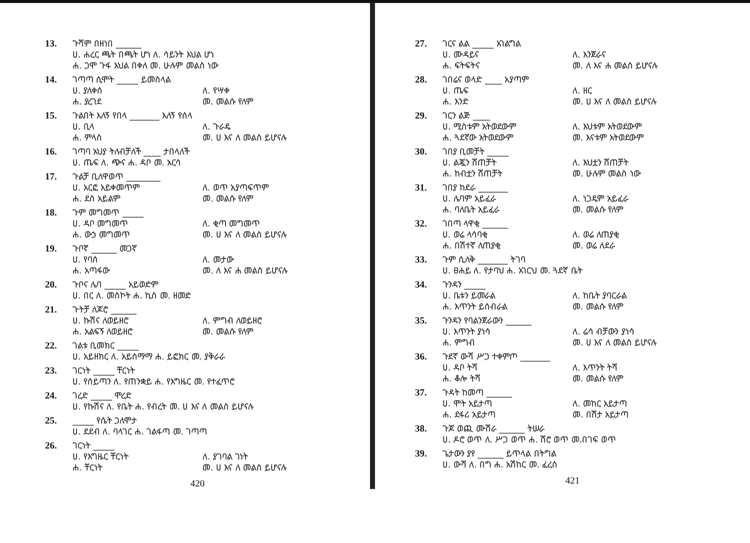13.
ጉሻም በዘነበ ______
ሀ. ሐረር ጫት በጫት ሆነ ለ. ሳይንት እህል ሆነ
ሐ. ጋሞ ጉፋ እህል በቀለ መ. ሁሉም መልስ ነው
14.
ገጣጣ ሲሞት _____ ይመስላል
ሀ. ያለቀሰ ለ. የሣቀ
ሐ. ያረገደ መ. መልሱ የለም
15.
ጉልበት እለኝ የበላ _______ እለኝ የሰላ
ሀ. ቢላ ለ. ጉራዴ
ሐ. ምላስ መ. ሀ እና ለ መልስ ይሆናሉ
16.
ገጣባ አህያ ትለብቻለች ____ ታበላለች
ሀ. ጤፍ ለ. ጭና ሐ. ዳቦ መ. አርሳ
17.
ጉልቻ ቢለዋወጥ ________
ሀ. አርፎ አይቀመጥም ለ. ወጥ አያጣፍጥም
ሐ. ደስ አይልም መ. መልሱ የለም
18.
ጉም መግመጥ _____
ሀ. ዳቦ መግመጥ ለ. ቂጣ መግመጥ
ሐ. ውኃ መግመጥ መ. ሀ እና ለ መልስ ይሆናሉ
19.
ጉቦኛ ______ መጋኛ
ሀ. የባሰ ለ. መታው
ሐ. አጣፋው መ. ለ እና ሐ መልስ ይሆናሉ
20.
ጉቦና ሌባ _____ አይወድም
ሀ. በር ለ. መስኮት ሐ. ኪስ መ. ዘመድ
21.
ጉትቻ ለጆሮ ______
ሀ. ኩሽና ለወይዘሮ ለ. ምግብ ለወይዘሮ
ሐ. አልፍኝ ለወይዘሮ መ. መልሱ የለም
22.
ገልቱ ቢመክር _____
ሀ. አይዘክር ለ. አይሰማማ ሐ. ይፎክር መ. ያቅራራ
23.
ገርነት _____ ቸርነት
ሀ. የሰይጣን ለ. የጠንቋይ ሐ. የእግዜር መ. የተፈጥሮ
24.
ገረድ _____ ሞረድ
ሀ. የኩሽና ለ. የቤት ሐ. የብረት መ. ሀ እና ለ መልስ ይሆናሉ
25.
_____ የሴት ጋለሞታ
ሀ. ደደብ ለ. ባላገር ሐ. ገልፋጣ መ. ገጣጣ
26.
ገርነት _____
ሀ. የእግዜር ቸርነት ለ. ያገባል ገነት
ሐ. ቸርነት መ. ሀ እና ለ መልስ ይሆናሉ
420
27.
ገርና ልል _____ አገልግል
ሀ. ሙዳይና ለ. እንጀራና
ሐ. ፍትፍትና መ. ለ እና ሐ መልስ ይሆናሉ
28.
ገበሬና ወላድ ____ አያጣም
ሀ. ጤፍ ለ. ዘር
ሐ. እንድ መ. ሀ እና ለ መልስ ይሆናሉ
29.
ገርን ልጅ ____
ሀ. ሚስቱም አትወደውም ለ. እህቱም አትወደውም
ሐ. ጓደኛው አትወደውም መ. እናቱም አትወደውም
30.
ገበያ ቢመቻት _____
ሀ. ልጇን ሸጠቻት ለ. እህቷን ሸጠቻት
ሐ. ከብቷን ሸጠቻት መ. ሁሉም መልስ ነው
31.
ገበያ ከደራ _______
ሀ. ሌባም አይፈራ ለ. ነጋዴም አይፈራ
ሐ. ባለቤት አይፈራ መ. መልሱ የለም
32.
ገበጣ ላዋቂ ______
ሀ. ወሬ ላሳባቂ ለ. ወሬ ለጠያቂ
ሐ. በሽተኛ ለጠያቂ መ. ወሬ ለደራ
33.
ጉም ሲለቅ _______ ትገባ
ሀ. ፀሐይ ለ. የታባህ ሐ. አገርህ መ. ጓደኛ ቤት
34.
ጉንዳን _____
ሀ. ቤቱን ይመራል ለ. ከቤት ያባርራል
ሐ. እጥንት ይሰብራል መ. መልሱ የለም
35.
ጉንዳን የባልንጀራውን ______
ሀ. እጥንት ያነሳ ለ. ሬሳ ብቻውን ያነሳ
ሐ. ምግብ መ. ሀ እና ለ መልስ ይሆናሉ
36.
ጉደኛ ውሻ ሥጋ ተቀምጦ _______
ሀ. ዳቦ ትሻ ለ. እጥንት ትሻ
ሐ. ቆሎ ትሻ መ. መልሱ የለም
37.
ጉዳት ከመጣ ______
ሀ. ሞት አይታጣ ለ. መከር አይታጣ
ሐ. ደፋሪ አይታጣ መ. በሽታ አይታጣ
38.
ጉጆ ወጪ ሙሽራ ______ ትሠራ
ሀ. ዶሮ ወጥ ለ. ሥጋ ወጥ ሐ. ሽሮ ወጥ መ.በገፍ ወጥ
39.
ጌታውን ያየ ______ ይጥላል በትግል
ሀ. ውሻ ለ. በግ ሐ. አሽከር መ. ፈረስ
421